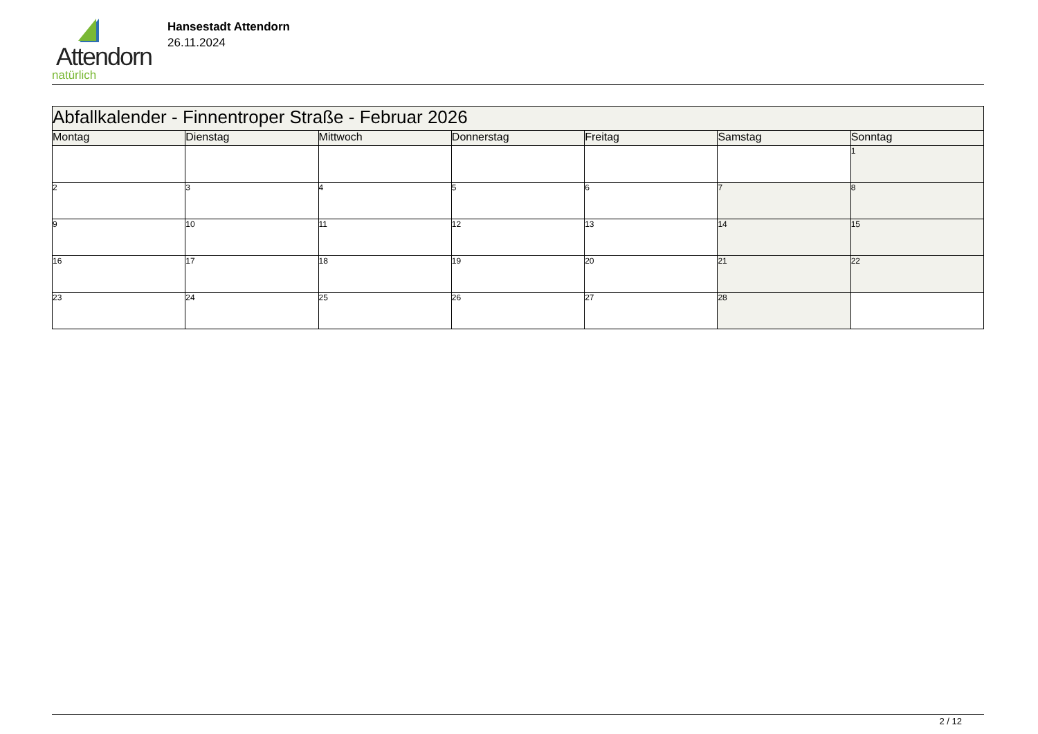Attendorn
natürlich
Hansestadt Attendorn
26.11.2024
| Abfallkalender - Finnentroper Straße - Februar 2026 | | | | | | |
| Montag | Dienstag | Mittwoch | Donnerstag | Freitag | Samstag | Sonntag |
| | | | | | | 1 |
| 2 | 3 | 4 | 5 | 6 | 7 | 8 |
| 9 | 10 | 11 | 12 | 13 | 14 | 15 |
| 16 | 17 | 18 | 19 | 20 | 21 | 22 |
| 23 | 24 | 25 | 26 | 27 | 28 | |
2 / 12